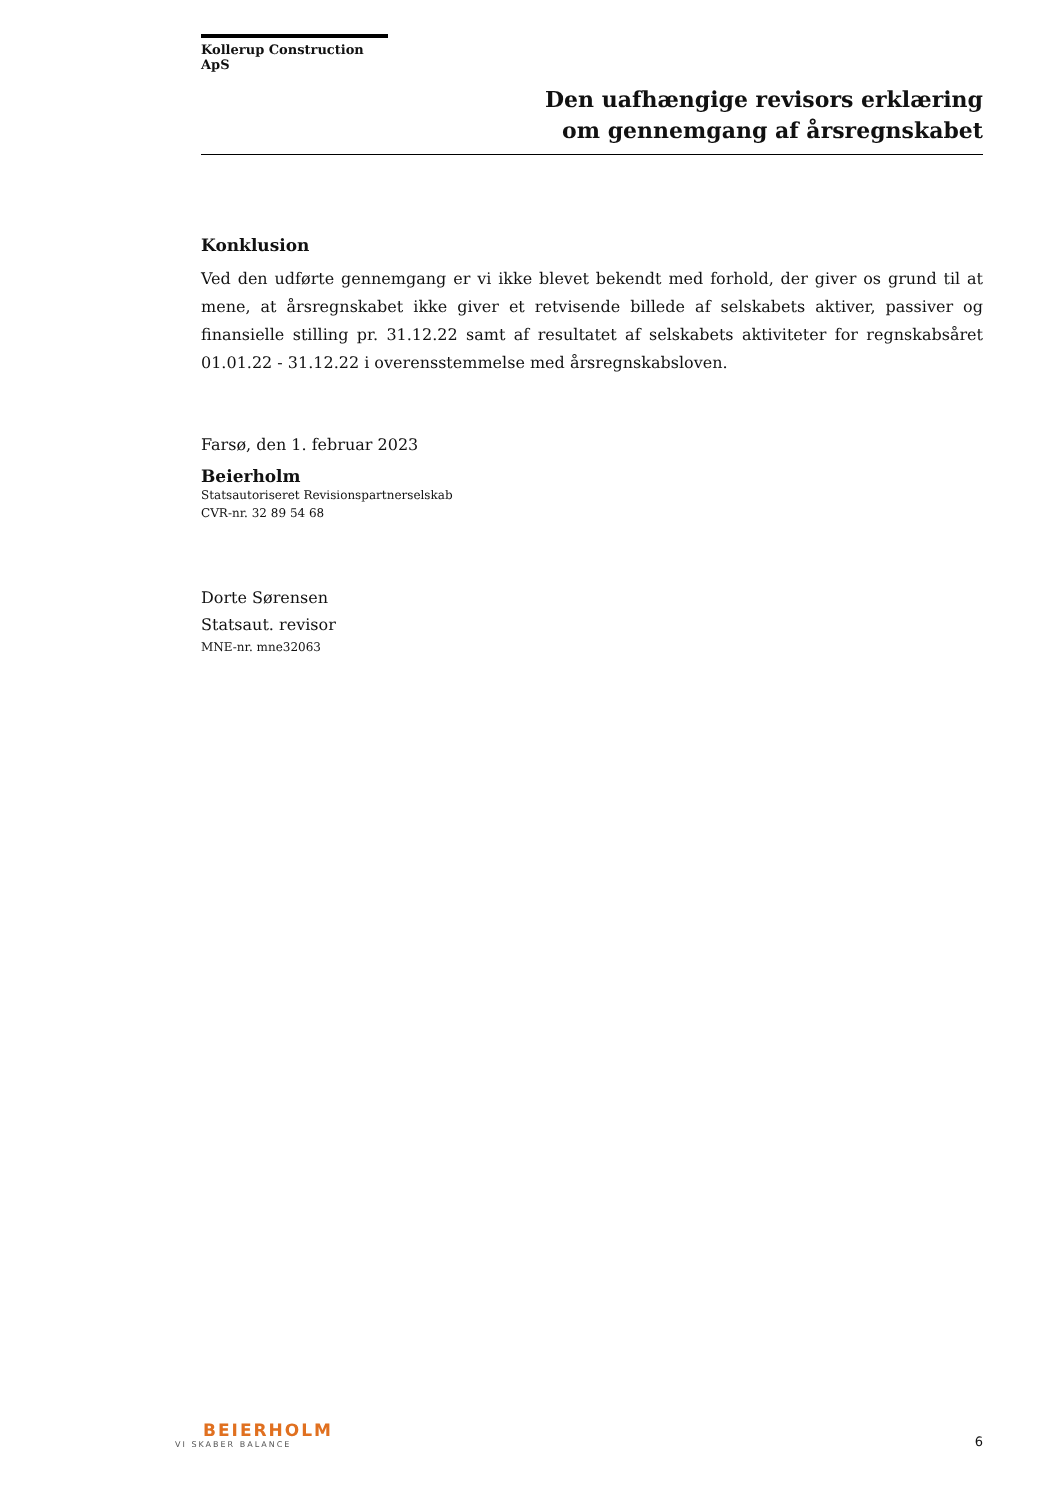Kollerup Construction ApS
Den uafhængige revisors erklæring
om gennemgang af årsregnskabet
Konklusion
Ved den udførte gennemgang er vi ikke blevet bekendt med forhold, der giver os grund til at mene, at årsregnskabet ikke giver et retvisende billede af selskabets aktiver, passiver og finansielle stilling pr. 31.12.22 samt af resultatet af selskabets aktiviteter for regnskabsåret 01.01.22 - 31.12.22 i overensstemmelse med årsregnskabsloven.
Farsø, den 1. februar 2023
Beierholm
Statsautoriseret Revisionspartnerselskab
CVR-nr. 32 89 54 68
Dorte Sørensen
Statsaut. revisor
MNE-nr. mne32063
BEIERHOLM
VI SKABER BALANCE
6